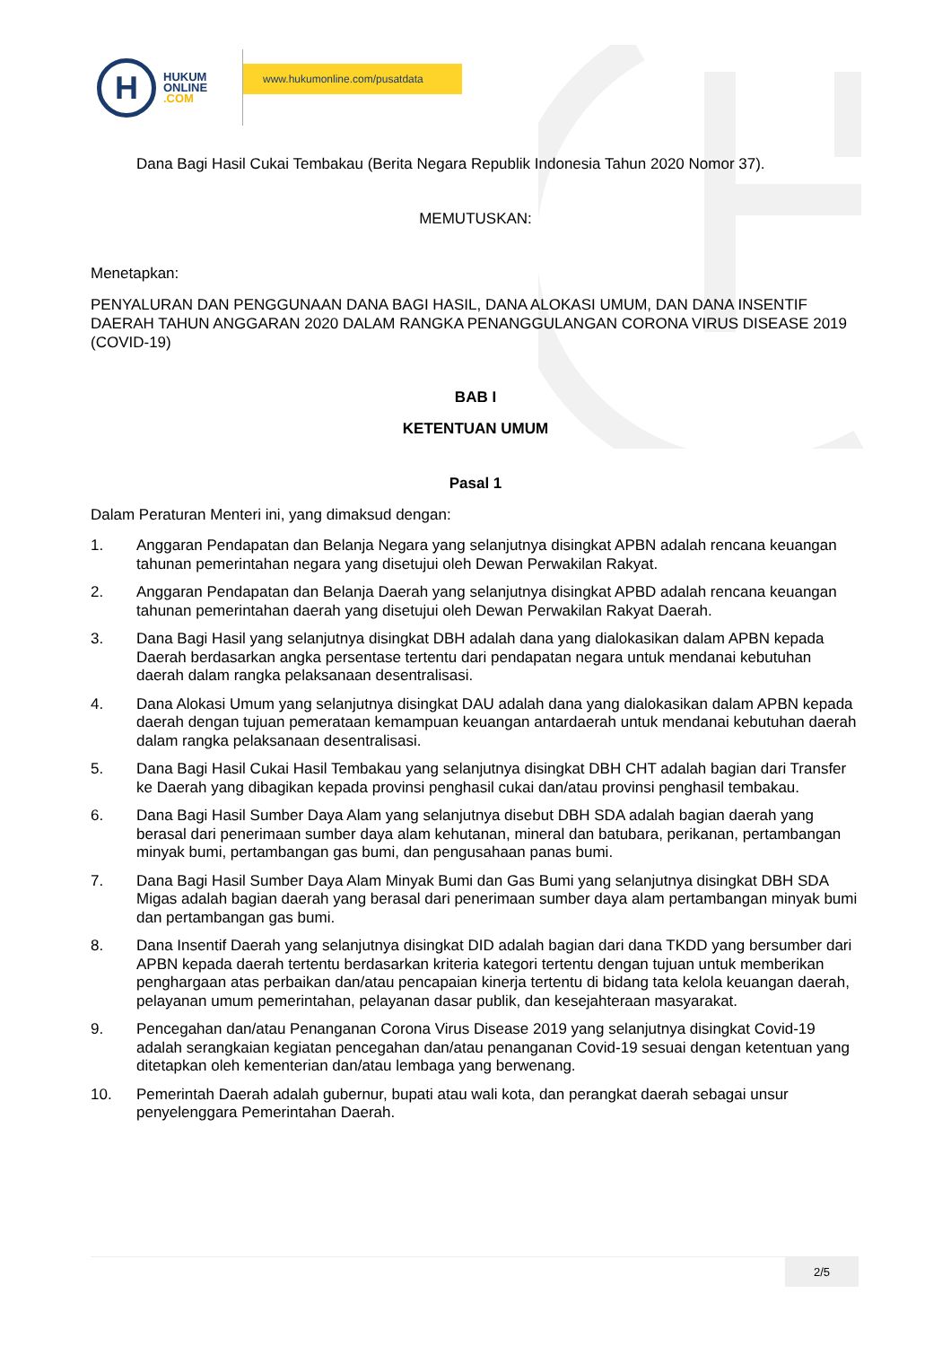H
HUKUM
ONLINE
.COM
www.hukumonline.com/pusatdata
Dana Bagi Hasil Cukai Tembakau (Berita Negara Republik Indonesia Tahun 2020 Nomor 37).
MEMUTUSKAN:
Menetapkan:
PENYALURAN DAN PENGGUNAAN DANA BAGI HASIL, DANA ALOKASI UMUM, DAN DANA INSENTIF DAERAH TAHUN ANGGARAN 2020 DALAM RANGKA PENANGGULANGAN CORONA VIRUS DISEASE 2019 (COVID-19)
BAB I
KETENTUAN UMUM
Pasal 1
Dalam Peraturan Menteri ini, yang dimaksud dengan:
1. Anggaran Pendapatan dan Belanja Negara yang selanjutnya disingkat APBN adalah rencana keuangan tahunan pemerintahan negara yang disetujui oleh Dewan Perwakilan Rakyat.
2. Anggaran Pendapatan dan Belanja Daerah yang selanjutnya disingkat APBD adalah rencana keuangan tahunan pemerintahan daerah yang disetujui oleh Dewan Perwakilan Rakyat Daerah.
3. Dana Bagi Hasil yang selanjutnya disingkat DBH adalah dana yang dialokasikan dalam APBN kepada Daerah berdasarkan angka persentase tertentu dari pendapatan negara untuk mendanai kebutuhan daerah dalam rangka pelaksanaan desentralisasi.
4. Dana Alokasi Umum yang selanjutnya disingkat DAU adalah dana yang dialokasikan dalam APBN kepada daerah dengan tujuan pemerataan kemampuan keuangan antardaerah untuk mendanai kebutuhan daerah dalam rangka pelaksanaan desentralisasi.
5. Dana Bagi Hasil Cukai Hasil Tembakau yang selanjutnya disingkat DBH CHT adalah bagian dari Transfer ke Daerah yang dibagikan kepada provinsi penghasil cukai dan/atau provinsi penghasil tembakau.
6. Dana Bagi Hasil Sumber Daya Alam yang selanjutnya disebut DBH SDA adalah bagian daerah yang berasal dari penerimaan sumber daya alam kehutanan, mineral dan batubara, perikanan, pertambangan minyak bumi, pertambangan gas bumi, dan pengusahaan panas bumi.
7. Dana Bagi Hasil Sumber Daya Alam Minyak Bumi dan Gas Bumi yang selanjutnya disingkat DBH SDA Migas adalah bagian daerah yang berasal dari penerimaan sumber daya alam pertambangan minyak bumi dan pertambangan gas bumi.
8. Dana Insentif Daerah yang selanjutnya disingkat DID adalah bagian dari dana TKDD yang bersumber dari APBN kepada daerah tertentu berdasarkan kriteria kategori tertentu dengan tujuan untuk memberikan penghargaan atas perbaikan dan/atau pencapaian kinerja tertentu di bidang tata kelola keuangan daerah, pelayanan umum pemerintahan, pelayanan dasar publik, dan kesejahteraan masyarakat.
9. Pencegahan dan/atau Penanganan Corona Virus Disease 2019 yang selanjutnya disingkat Covid-19 adalah serangkaian kegiatan pencegahan dan/atau penanganan Covid-19 sesuai dengan ketentuan yang ditetapkan oleh kementerian dan/atau lembaga yang berwenang.
10. Pemerintah Daerah adalah gubernur, bupati atau wali kota, dan perangkat daerah sebagai unsur penyelenggara Pemerintahan Daerah.
2/5